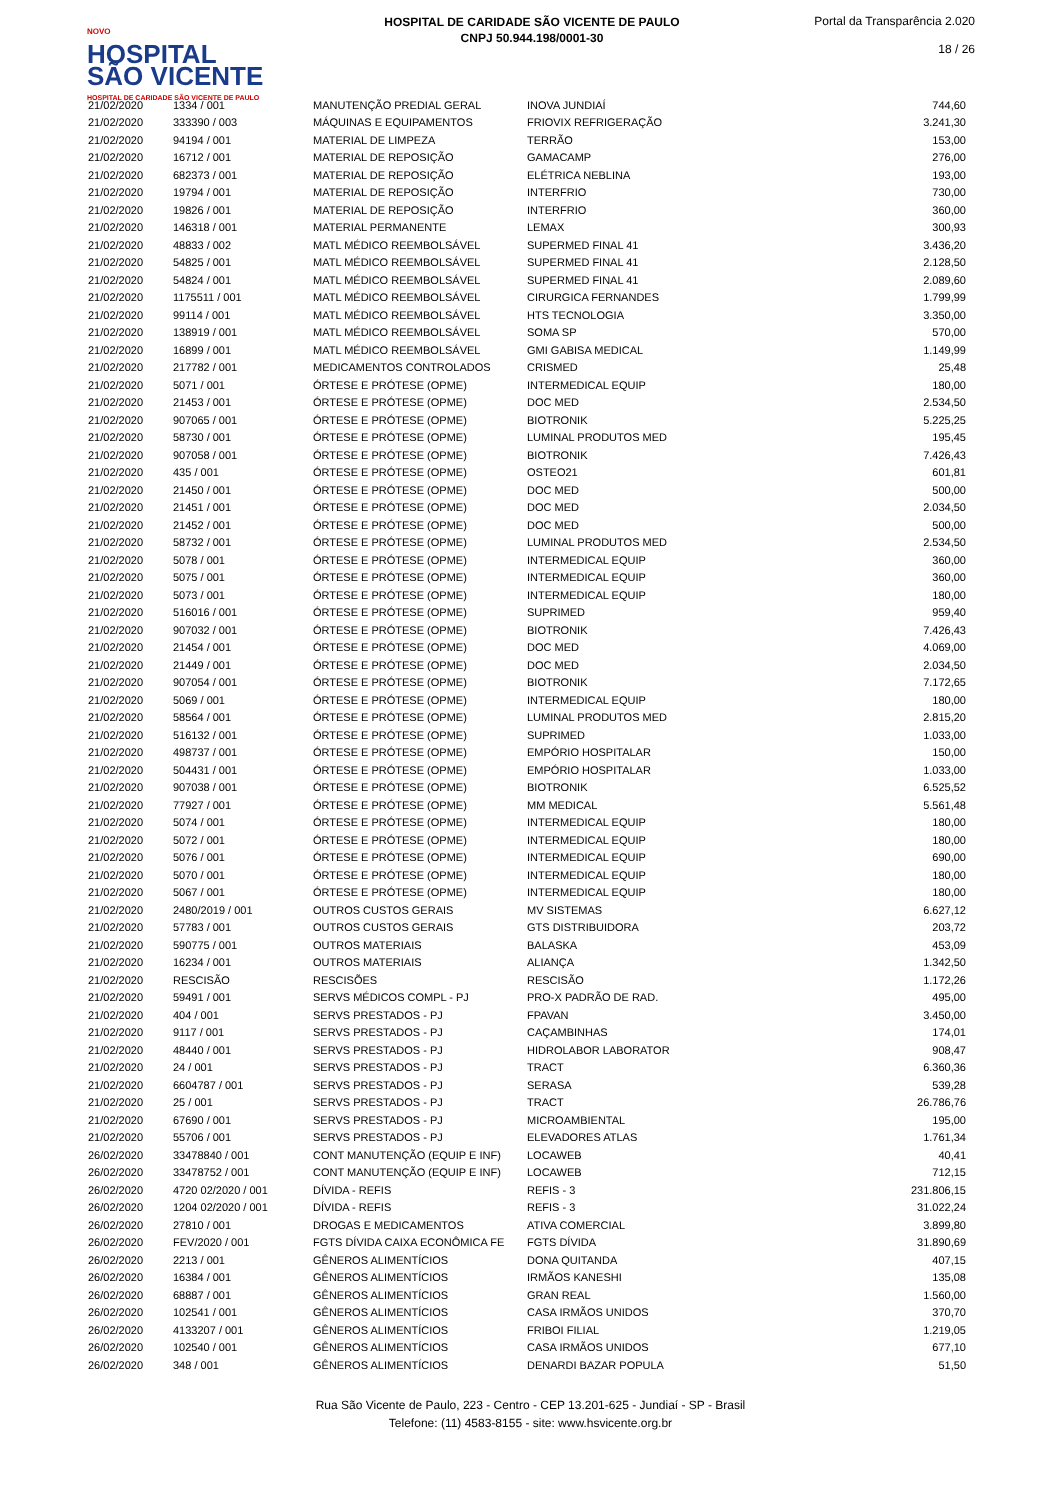NOVO
HOSPITAL
SÃO VICENTE
HOSPITAL DE CARIDADE SÃO VICENTE DE PAULO
HOSPITAL DE CARIDADE SÃO VICENTE DE PAULO
CNPJ 50.944.198/0001-30
Portal da Transparência 2.020
18 / 26
| 21/02/2020 | 1334 / 001 | MANUTENÇÃO PREDIAL GERAL | INOVA JUNDIAÍ | 744,60 |
| 21/02/2020 | 333390 / 003 | MÁQUINAS E EQUIPAMENTOS | FRIOVIX REFRIGERAÇÃO | 3.241,30 |
| 21/02/2020 | 94194 / 001 | MATERIAL DE LIMPEZA | TERRÃO | 153,00 |
| 21/02/2020 | 16712 / 001 | MATERIAL DE REPOSIÇÃO | GAMACAMP | 276,00 |
| 21/02/2020 | 682373 / 001 | MATERIAL DE REPOSIÇÃO | ELÉTRICA NEBLINA | 193,00 |
| 21/02/2020 | 19794 / 001 | MATERIAL DE REPOSIÇÃO | INTERFRIO | 730,00 |
| 21/02/2020 | 19826 / 001 | MATERIAL DE REPOSIÇÃO | INTERFRIO | 360,00 |
| 21/02/2020 | 146318 / 001 | MATERIAL PERMANENTE | LEMAX | 300,93 |
| 21/02/2020 | 48833 / 002 | MATL MÉDICO REEMBOLSÁVEL | SUPERMED FINAL 41 | 3.436,20 |
| 21/02/2020 | 54825 / 001 | MATL MÉDICO REEMBOLSÁVEL | SUPERMED FINAL 41 | 2.128,50 |
| 21/02/2020 | 54824 / 001 | MATL MÉDICO REEMBOLSÁVEL | SUPERMED FINAL 41 | 2.089,60 |
| 21/02/2020 | 1175511 / 001 | MATL MÉDICO REEMBOLSÁVEL | CIRURGICA FERNANDES | 1.799,99 |
| 21/02/2020 | 99114 / 001 | MATL MÉDICO REEMBOLSÁVEL | HTS TECNOLOGIA | 3.350,00 |
| 21/02/2020 | 138919 / 001 | MATL MÉDICO REEMBOLSÁVEL | SOMA SP | 570,00 |
| 21/02/2020 | 16899 / 001 | MATL MÉDICO REEMBOLSÁVEL | GMI GABISA MEDICAL | 1.149,99 |
| 21/02/2020 | 217782 / 001 | MEDICAMENTOS CONTROLADOS | CRISMED | 25,48 |
| 21/02/2020 | 5071 / 001 | ÓRTESE E PRÓTESE (OPME) | INTERMEDICAL EQUIP | 180,00 |
| 21/02/2020 | 21453 / 001 | ÓRTESE E PRÓTESE (OPME) | DOC MED | 2.534,50 |
| 21/02/2020 | 907065 / 001 | ÓRTESE E PRÓTESE (OPME) | BIOTRONIK | 5.225,25 |
| 21/02/2020 | 58730 / 001 | ÓRTESE E PRÓTESE (OPME) | LUMINAL PRODUTOS MED | 195,45 |
| 21/02/2020 | 907058 / 001 | ÓRTESE E PRÓTESE (OPME) | BIOTRONIK | 7.426,43 |
| 21/02/2020 | 435 / 001 | ÓRTESE E PRÓTESE (OPME) | OSTEO21 | 601,81 |
| 21/02/2020 | 21450 / 001 | ÓRTESE E PRÓTESE (OPME) | DOC MED | 500,00 |
| 21/02/2020 | 21451 / 001 | ÓRTESE E PRÓTESE (OPME) | DOC MED | 2.034,50 |
| 21/02/2020 | 21452 / 001 | ÓRTESE E PRÓTESE (OPME) | DOC MED | 500,00 |
| 21/02/2020 | 58732 / 001 | ÓRTESE E PRÓTESE (OPME) | LUMINAL PRODUTOS MED | 2.534,50 |
| 21/02/2020 | 5078 / 001 | ÓRTESE E PRÓTESE (OPME) | INTERMEDICAL EQUIP | 360,00 |
| 21/02/2020 | 5075 / 001 | ÓRTESE E PRÓTESE (OPME) | INTERMEDICAL EQUIP | 360,00 |
| 21/02/2020 | 5073 / 001 | ÓRTESE E PRÓTESE (OPME) | INTERMEDICAL EQUIP | 180,00 |
| 21/02/2020 | 516016 / 001 | ÓRTESE E PRÓTESE (OPME) | SUPRIMED | 959,40 |
| 21/02/2020 | 907032 / 001 | ÓRTESE E PRÓTESE (OPME) | BIOTRONIK | 7.426,43 |
| 21/02/2020 | 21454 / 001 | ÓRTESE E PRÓTESE (OPME) | DOC MED | 4.069,00 |
| 21/02/2020 | 21449 / 001 | ÓRTESE E PRÓTESE (OPME) | DOC MED | 2.034,50 |
| 21/02/2020 | 907054 / 001 | ÓRTESE E PRÓTESE (OPME) | BIOTRONIK | 7.172,65 |
| 21/02/2020 | 5069 / 001 | ÓRTESE E PRÓTESE (OPME) | INTERMEDICAL EQUIP | 180,00 |
| 21/02/2020 | 58564 / 001 | ÓRTESE E PRÓTESE (OPME) | LUMINAL PRODUTOS MED | 2.815,20 |
| 21/02/2020 | 516132 / 001 | ÓRTESE E PRÓTESE (OPME) | SUPRIMED | 1.033,00 |
| 21/02/2020 | 498737 / 001 | ÓRTESE E PRÓTESE (OPME) | EMPÓRIO HOSPITALAR | 150,00 |
| 21/02/2020 | 504431 / 001 | ÓRTESE E PRÓTESE (OPME) | EMPÓRIO HOSPITALAR | 1.033,00 |
| 21/02/2020 | 907038 / 001 | ÓRTESE E PRÓTESE (OPME) | BIOTRONIK | 6.525,52 |
| 21/02/2020 | 77927 / 001 | ÓRTESE E PRÓTESE (OPME) | MM MEDICAL | 5.561,48 |
| 21/02/2020 | 5074 / 001 | ÓRTESE E PRÓTESE (OPME) | INTERMEDICAL EQUIP | 180,00 |
| 21/02/2020 | 5072 / 001 | ÓRTESE E PRÓTESE (OPME) | INTERMEDICAL EQUIP | 180,00 |
| 21/02/2020 | 5076 / 001 | ÓRTESE E PRÓTESE (OPME) | INTERMEDICAL EQUIP | 690,00 |
| 21/02/2020 | 5070 / 001 | ÓRTESE E PRÓTESE (OPME) | INTERMEDICAL EQUIP | 180,00 |
| 21/02/2020 | 5067 / 001 | ÓRTESE E PRÓTESE (OPME) | INTERMEDICAL EQUIP | 180,00 |
| 21/02/2020 | 2480/2019 / 001 | OUTROS CUSTOS GERAIS | MV SISTEMAS | 6.627,12 |
| 21/02/2020 | 57783 / 001 | OUTROS CUSTOS GERAIS | GTS DISTRIBUIDORA | 203,72 |
| 21/02/2020 | 590775 / 001 | OUTROS MATERIAIS | BALASKA | 453,09 |
| 21/02/2020 | 16234 / 001 | OUTROS MATERIAIS | ALIANÇA | 1.342,50 |
| 21/02/2020 | RESCISÃO | RESCISÕES | RESCISÃO | 1.172,26 |
| 21/02/2020 | 59491 / 001 | SERVS MÉDICOS COMPL - PJ | PRO-X PADRÃO DE RAD. | 495,00 |
| 21/02/2020 | 404 / 001 | SERVS PRESTADOS - PJ | FPAVAN | 3.450,00 |
| 21/02/2020 | 9117 / 001 | SERVS PRESTADOS - PJ | CAÇAMBINHAS | 174,01 |
| 21/02/2020 | 48440 / 001 | SERVS PRESTADOS - PJ | HIDROLABOR LABORATOR | 908,47 |
| 21/02/2020 | 24 / 001 | SERVS PRESTADOS - PJ | TRACT | 6.360,36 |
| 21/02/2020 | 6604787 / 001 | SERVS PRESTADOS - PJ | SERASA | 539,28 |
| 21/02/2020 | 25 / 001 | SERVS PRESTADOS - PJ | TRACT | 26.786,76 |
| 21/02/2020 | 67690 / 001 | SERVS PRESTADOS - PJ | MICROAMBIENTAL | 195,00 |
| 21/02/2020 | 55706 / 001 | SERVS PRESTADOS - PJ | ELEVADORES ATLAS | 1.761,34 |
| 26/02/2020 | 33478840 / 001 | CONT MANUTENÇÃO (EQUIP E INF) | LOCAWEB | 40,41 |
| 26/02/2020 | 33478752 / 001 | CONT MANUTENÇÃO (EQUIP E INF) | LOCAWEB | 712,15 |
| 26/02/2020 | 4720 02/2020 / 001 | DÍVIDA - REFIS | REFIS - 3 | 231.806,15 |
| 26/02/2020 | 1204 02/2020 / 001 | DÍVIDA - REFIS | REFIS - 3 | 31.022,24 |
| 26/02/2020 | 27810 / 001 | DROGAS E MEDICAMENTOS | ATIVA COMERCIAL | 3.899,80 |
| 26/02/2020 | FEV/2020 / 001 | FGTS DÍVIDA CAIXA ECONÔMICA FE | FGTS DÍVIDA | 31.890,69 |
| 26/02/2020 | 2213 / 001 | GÊNEROS ALIMENTÍCIOS | DONA QUITANDA | 407,15 |
| 26/02/2020 | 16384 / 001 | GÊNEROS ALIMENTÍCIOS | IRMÃOS KANESHI | 135,08 |
| 26/02/2020 | 68887 / 001 | GÊNEROS ALIMENTÍCIOS | GRAN REAL | 1.560,00 |
| 26/02/2020 | 102541 / 001 | GÊNEROS ALIMENTÍCIOS | CASA IRMÃOS UNIDOS | 370,70 |
| 26/02/2020 | 4133207 / 001 | GÊNEROS ALIMENTÍCIOS | FRIBOI FILIAL | 1.219,05 |
| 26/02/2020 | 102540 / 001 | GÊNEROS ALIMENTÍCIOS | CASA IRMÃOS UNIDOS | 677,10 |
| 26/02/2020 | 348 / 001 | GÊNEROS ALIMENTÍCIOS | DENARDI BAZAR POPULA | 51,50 |
Rua São Vicente de Paulo, 223 - Centro - CEP 13.201-625 - Jundiaí - SP - Brasil
Telefone: (11) 4583-8155 - site: www.hsvicente.org.br